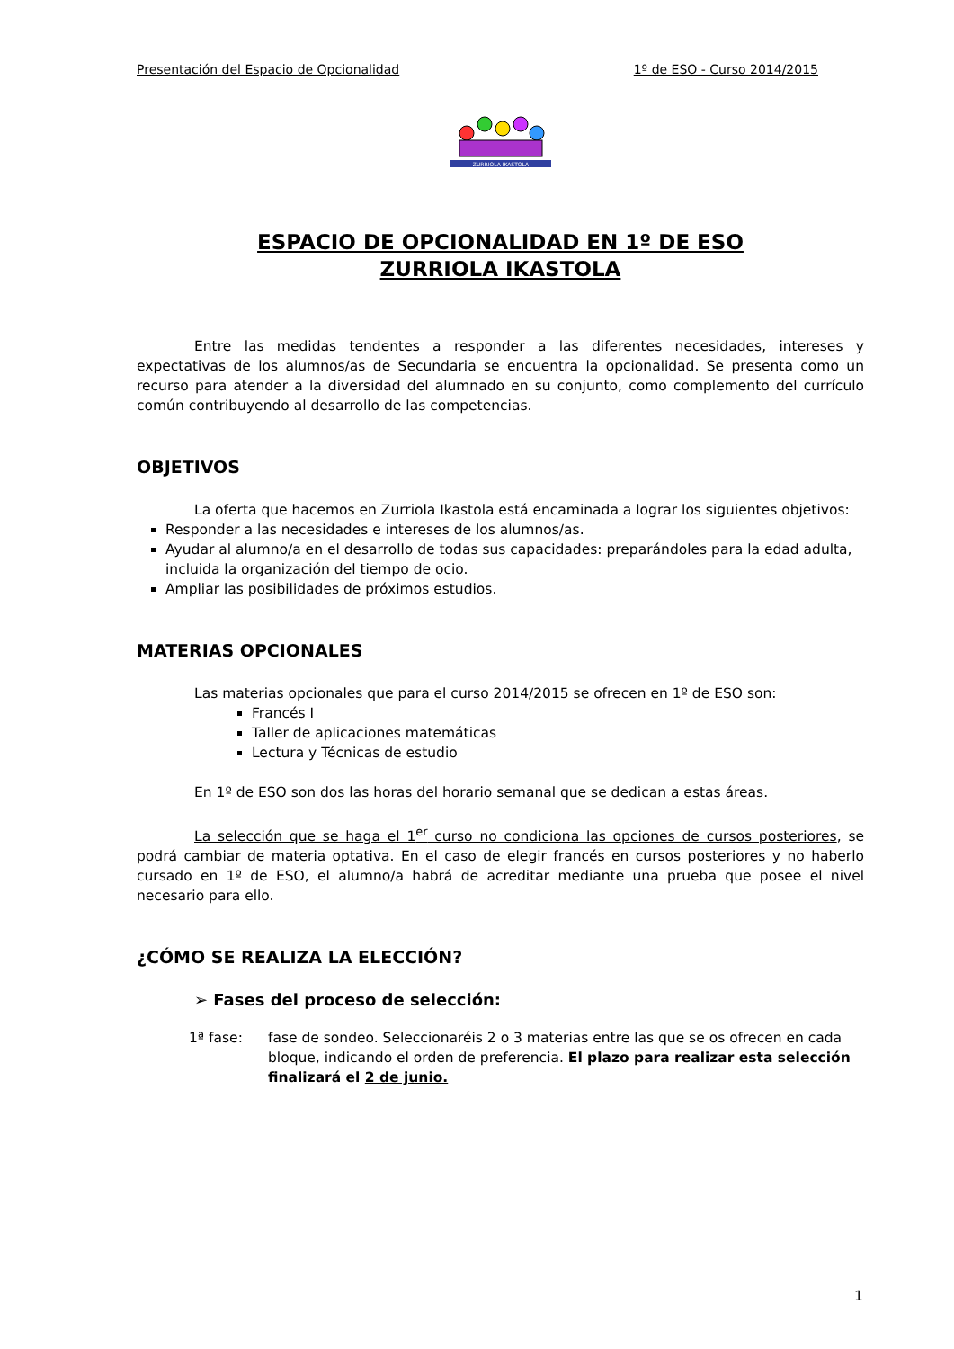Presentación del Espacio de Opcionalidad 1º de ESO - Curso 2014/2015
ZURRIOLA IKASTOLA
ESPACIO DE OPCIONALIDAD EN 1º DE ESO
ZURRIOLA IKASTOLA
Entre las medidas tendentes a responder a las diferentes necesidades, intereses y expectativas de los alumnos/as de Secundaria se encuentra la opcionalidad. Se presenta como un recurso para atender a la diversidad del alumnado en su conjunto, como complemento del currículo común contribuyendo al desarrollo de las competencias.
OBJETIVOS
La oferta que hacemos en Zurriola Ikastola está encaminada a lograr los siguientes objetivos:
Responder a las necesidades e intereses de los alumnos/as.
Ayudar al alumno/a en el desarrollo de todas sus capacidades: preparándoles para la edad adulta, incluida la organización del tiempo de ocio.
Ampliar las posibilidades de próximos estudios.
MATERIAS OPCIONALES
Las materias opcionales que para el curso 2014/2015 se ofrecen en 1º de ESO son:
Francés I
Taller de aplicaciones matemáticas
Lectura y Técnicas de estudio
En 1º de ESO son dos las horas del horario semanal que se dedican a estas áreas.
La selección que se haga el 1<sup>er</sup> curso no condiciona las opciones de cursos posteriores, se podrá cambiar de materia optativa. En el caso de elegir francés en cursos posteriores y no haberlo cursado en 1º de ESO, el alumno/a habrá de acreditar mediante una prueba que posee el nivel necesario para ello.
¿CÓMO SE REALIZA LA ELECCIÓN?
➢ Fases del proceso de selección:
1ª fase: fase de sondeo. Seleccionaréis 2 o 3 materias entre las que se os ofrecen en cada bloque, indicando el orden de preferencia. El plazo para realizar esta selección finalizará el 2 de junio.
1